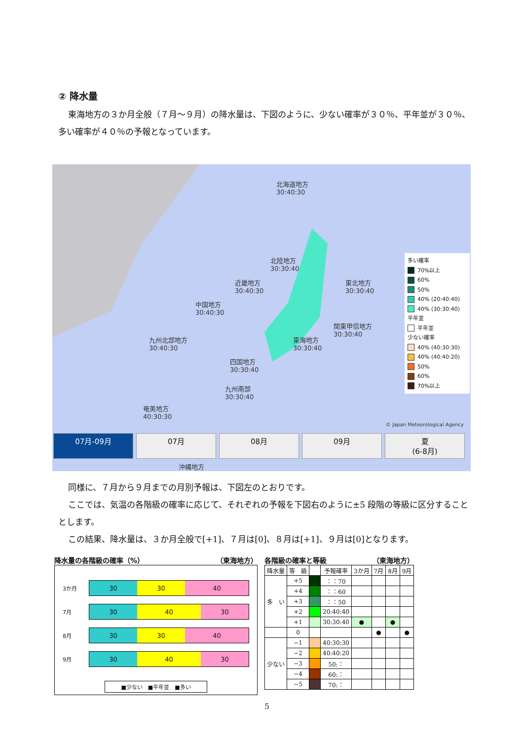② 降水量
東海地方の３か月全般（７月～９月）の降水量は、下図のように、少ない確率が３０％、平年並が３０％、多い確率が４０％の予報となっています。
北海道地方
30:40:30
北陸地方
30:30:40
近畿地方
30:40:30
東北地方
30:30:40
中国地方
30:40:30
関東甲信地方
30:30:40
九州北部地方
30:40:30
東海地方
30:30:40
四国地方
30:30:40
九州南部
30:30:40
奄美地方
40:30:30
多い確率
70%以上
60%
50%
40% (20:40:40)
40% (30:30:40)
平年並
平年並
少ない確率
40% (40:30:30)
40% (40:40:20)
50%
60%
70%以上
© Japan Meteorological Agency
07月-09月 07月 08月 09月 夏
(6-8月)
沖縄地方
同様に、７月から９月までの月別予報は、下図左のとおりです。
ここでは、気温の各階級の確率に応じて、それぞれの予報を下図右のように±5 段階の等級に区分することとします。
この結果、降水量は、３か月全般で[+1]、７月は[0]、８月は[+1]、９月は[0]となります。
降水量の各階級の確率（%） （東海地方）
3か月
30 30 40
7月
30 40 30
8月
30 30 40
9月
30 40 30
■少ない　■平年並　■多い
各階級の確率と等級 （東海地方）
| 降水量 | 等 級 | | 予報確率 | 3か月 | 7月 | 8月 | 9月 |
| --- | --- | --- | --- | --- | --- | --- | --- |
| 多 い | +5 | | ：：70 | | | | |
| | +4 | | ：：60 | | | | |
| | +3 | | ：：50 | | | | |
| | +2 | | 20:40:40 | | | | |
| | +1 | | 30:30:40 | ● | | ● | |
| | 0 | | | | ● | | ● |
| 少ない | −1 | | 40:30:30 | | | | |
| | −2 | | 40:40:20 | | | | |
| | −3 | | 50:： | | | | |
| | −4 | | 60:： | | | | |
| | −5 | | 70:： | | | | |
5